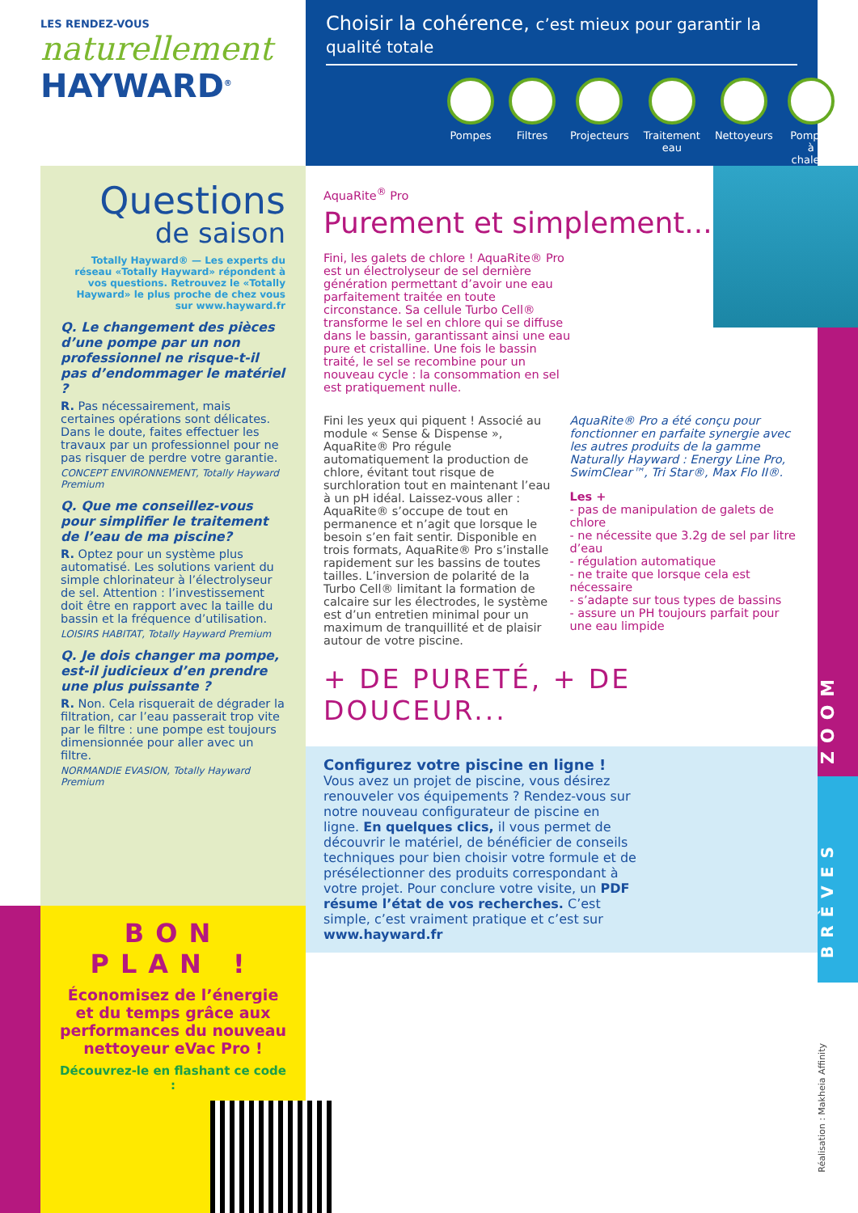LES RENDEZ-VOUS
naturellement
HAYWARD<sup>®</sup>
Questions
de saison
Totally Hayward® — Les experts du réseau «Totally Hayward» répondent à vos questions. Retrouvez le «Totally Hayward» le plus proche de chez vous sur www.hayward.fr
Q. Le changement des pièces d’une pompe par un non professionnel ne risque-t-il pas d’endommager le matériel ?
R. Pas nécessairement, mais certaines opérations sont délicates. Dans le doute, faites effectuer les travaux par un professionnel pour ne pas risquer de perdre votre garantie.
CONCEPT ENVIRONNEMENT, Totally Hayward Premium
Q. Que me conseillez-vous pour simplifier le traitement de l’eau de ma piscine?
R. Optez pour un système plus automatisé. Les solutions varient du simple chlorinateur à l’électrolyseur de sel. Attention : l’investissement doit être en rapport avec la taille du bassin et la fréquence d’utilisation.
LOISIRS HABITAT, Totally Hayward Premium
Q. Je dois changer ma pompe, est-il judicieux d’en prendre une plus puissante ?
R. Non. Cela risquerait de dégrader la filtration, car l’eau passerait trop vite par le filtre : une pompe est toujours dimensionnée pour aller avec un filtre.
NORMANDIE EVASION, Totally Hayward Premium
BON PLAN !
Économisez de l’énergie et du temps grâce aux performances du nouveau nettoyeur eVac Pro !
Découvrez-le en flashant ce code :
Choisir la cohérence, c’est mieux pour garantir la qualité totale
Pompes Filtres Projecteurs Traitement eau Nettoyeurs Pompes à chaleur
AquaRite<sup>®</sup> Pro
Purement et simplement...
Fini, les galets de chlore ! AquaRite® Pro est un électrolyseur de sel dernière génération permettant d’avoir une eau parfaitement traitée en toute circonstance. Sa cellule Turbo Cell® transforme le sel en chlore qui se diffuse dans le bassin, garantissant ainsi une eau pure et cristalline. Une fois le bassin traité, le sel se recombine pour un nouveau cycle : la consommation en sel est pratiquement nulle.
Fini les yeux qui piquent ! Associé au module « Sense & Dispense », AquaRite® Pro régule automatiquement la production de chlore, évitant tout risque de surchloration tout en maintenant l’eau à un pH idéal. Laissez-vous aller : AquaRite® s’occupe de tout en permanence et n’agit que lorsque le besoin s’en fait sentir. Disponible en trois formats, AquaRite® Pro s’installe rapidement sur les bassins de toutes tailles. L’inversion de polarité de la Turbo Cell® limitant la formation de calcaire sur les électrodes, le système est d’un entretien minimal pour un maximum de tranquillité et de plaisir autour de votre piscine.
AquaRite® Pro a été conçu pour fonctionner en parfaite synergie avec les autres produits de la gamme Naturally Hayward : Energy Line Pro, SwimClear™, Tri Star®, Max Flo II®.
Les +
- pas de manipulation de galets de chlore
- ne nécessite que 3.2g de sel par litre d’eau
- régulation automatique
- ne traite que lorsque cela est nécessaire
- s’adapte sur tous types de bassins
- assure un PH toujours parfait pour une eau limpide
+ DE PURETÉ, + DE DOUCEUR...
Configurez votre piscine en ligne !
Vous avez un projet de piscine, vous désirez renouveler vos équipements ? Rendez-vous sur notre nouveau configurateur de piscine en ligne. En quelques clics, il vous permet de découvrir le matériel, de bénéficier de conseils techniques pour bien choisir votre formule et de présélectionner des produits correspondant à votre projet. Pour conclure votre visite, un PDF résume l’état de vos recherches. C’est simple, c’est vraiment pratique et c’est sur www.hayward.fr
ZOOM
BRÈVES
Réalisation : Makheia Affinity